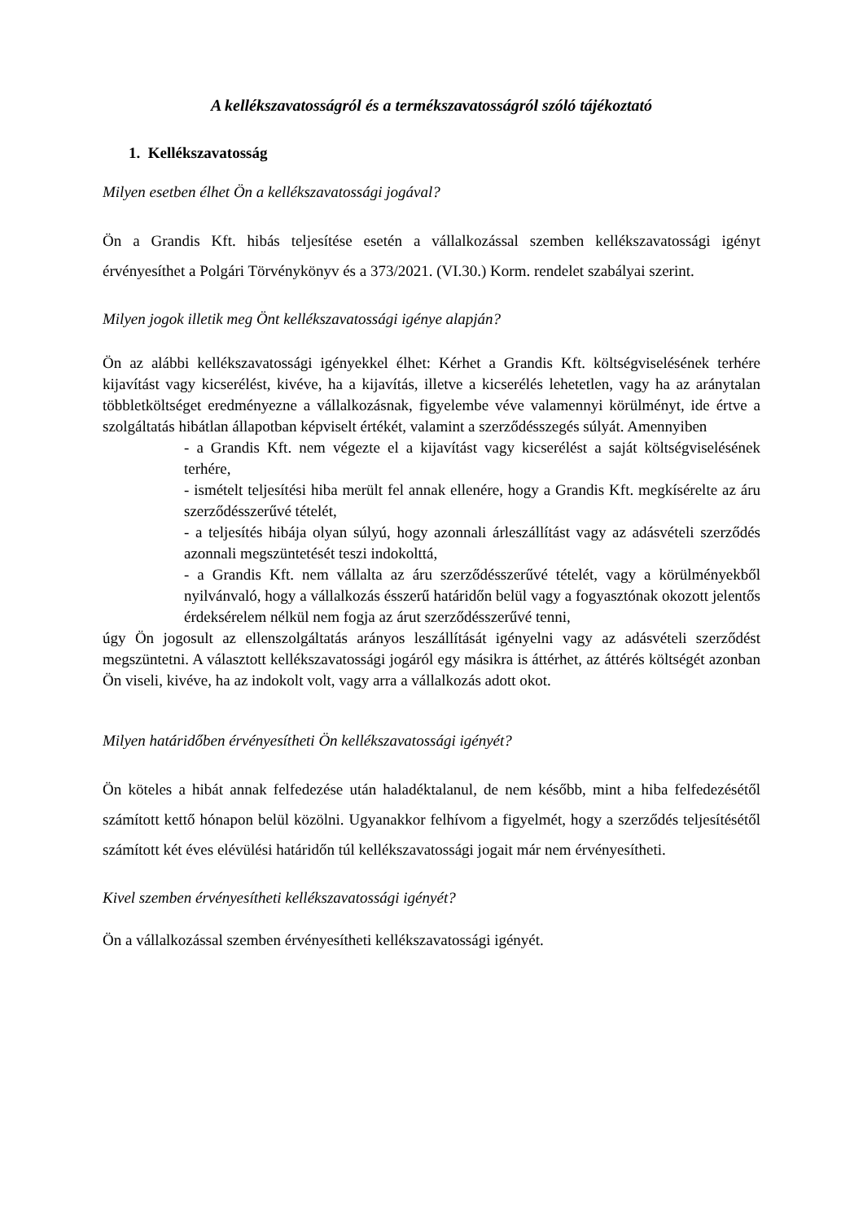A kellékszavatosságról és a termékszavatosságról szóló tájékoztató
1. Kellékszavatosság
Milyen esetben élhet Ön a kellékszavatossági jogával?
Ön a Grandis Kft. hibás teljesítése esetén a vállalkozással szemben kellékszavatossági igényt érvényesíthet a Polgári Törvénykönyv és a 373/2021. (VI.30.) Korm. rendelet szabályai szerint.
Milyen jogok illetik meg Önt kellékszavatossági igénye alapján?
Ön az alábbi kellékszavatossági igényekkel élhet: Kérhet a Grandis Kft. költségviselésének terhére kijavítást vagy kicserélést, kivéve, ha a kijavítás, illetve a kicserélés lehetetlen, vagy ha az aránytalan többletköltséget eredményezne a vállalkozásnak, figyelembe véve valamennyi körülményt, ide értve a szolgáltatás hibátlan állapotban képviselt értékét, valamint a szerződésszegés súlyát. Amennyiben
- a Grandis Kft. nem végezte el a kijavítást vagy kicserélést a saját költségviselésének terhére,
- ismételt teljesítési hiba merült fel annak ellenére, hogy a Grandis Kft. megkísérelte az áru szerződésszerűvé tételét,
- a teljesítés hibája olyan súlyú, hogy azonnali árleszállítást vagy az adásvételi szerződés azonnali megszüntetését teszi indokolttá,
- a Grandis Kft. nem vállalta az áru szerződésszerűvé tételét, vagy a körülményekből nyilvánvaló, hogy a vállalkozás ésszerű határidőn belül vagy a fogyasztónak okozott jelentős érdeksérelem nélkül nem fogja az árut szerződésszerűvé tenni,
úgy Ön jogosult az ellenszolgáltatás arányos leszállítását igényelni vagy az adásvételi szerződést megszüntetni. A választott kellékszavatossági jogáról egy másikra is áttérhet, az áttérés költségét azonban Ön viseli, kivéve, ha az indokolt volt, vagy arra a vállalkozás adott okot.
Milyen határidőben érvényesítheti Ön kellékszavatossági igényét?
Ön köteles a hibát annak felfedezése után haladéktalanul, de nem később, mint a hiba felfedezésétől számított kettő hónapon belül közölni. Ugyanakkor felhívom a figyelmét, hogy a szerződés teljesítésétől számított két éves elévülési határidőn túl kellékszavatossági jogait már nem érvényesítheti.
Kivel szemben érvényesítheti kellékszavatossági igényét?
Ön a vállalkozással szemben érvényesítheti kellékszavatossági igényét.